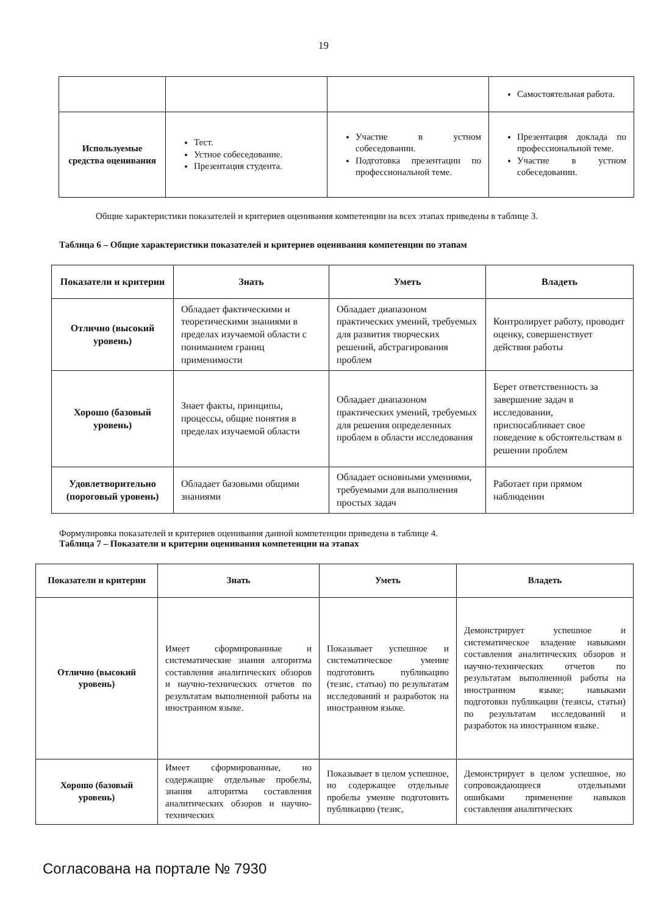19
| | | | Самостоятельная работа. |
| Используемые средства оценивания | Тест. Устное собеседование. Презентация студента. | Участие в устном собеседовании. Подготовка презентации по профессиональной теме. | Презентация доклада по профессиональной теме. Участие в устном собеседовании. |
Общие характеристики показателей и критериев оценивания компетенции на всех этапах приведены в таблице 3.
Таблица 6 – Общие характеристики показателей и критериев оценивания компетенции по этапам
| Показатели и критерии | Знать | Уметь | Владеть |
| --- | --- | --- | --- |
| Отлично (высокий уровень) | Обладает фактическими и теоретическими знаниями в пределах изучаемой области с пониманием границ применимости | Обладает диапазоном практических умений, требуемых для развития творческих решений, абстрагирования проблем | Контролирует работу, проводит оценку, совершенствует действия работы |
| Хорошо (базовый уровень) | Знает факты, принципы, процессы, общие понятия в пределах изучаемой области | Обладает диапазоном практических умений, требуемых для решения определенных проблем в области исследования | Берет ответственность за завершение задач в исследовании, приспосабливает свое поведение к обстоятельствам в решении проблем |
| Удовлетворительно (пороговый уровень) | Обладает базовыми общими знаниями | Обладает основными умениями, требуемыми для выполнения простых задач | Работает при прямом наблюдении |
Формулировка показателей и критериев оценивания данной компетенции приведена в таблице 4.
Таблица 7 – Показатели и критерии оценивания компетенции на этапах
| Показатели и критерии | Знать | Уметь | Владеть |
| --- | --- | --- | --- |
| Отлично (высокий уровень) | Имеет сформированные и систематические знания алгоритма составления аналитических обзоров и научно-технических отчетов по результатам выполненной работы на иностранном языке. | Показывает успешное и систематическое умение подготовить публикацию (тезис, статью) по результатам исследований и разработок на иностранном языке. | Демонстрирует успешное и систематическое владение навыками составления аналитических обзоров и научно-технических отчетов по результатам выполненной работы на иностранном языке; навыками подготовки публикации (тезисы, статьи) по результатам исследований и разработок на иностранном языке. |
| Хорошо (базовый уровень) | Имеет сформированные, но содержащие отдельные пробелы, знания алгоритма составления аналитических обзоров и научно-технических | Показывает в целом успешное, но содержащее отдельные пробелы умение подготовить публикацию (тезис, | Демонстрирует в целом успешное, но сопровождающееся отдельными ошибками применение навыков составления аналитических |
Согласована на портале № 7930